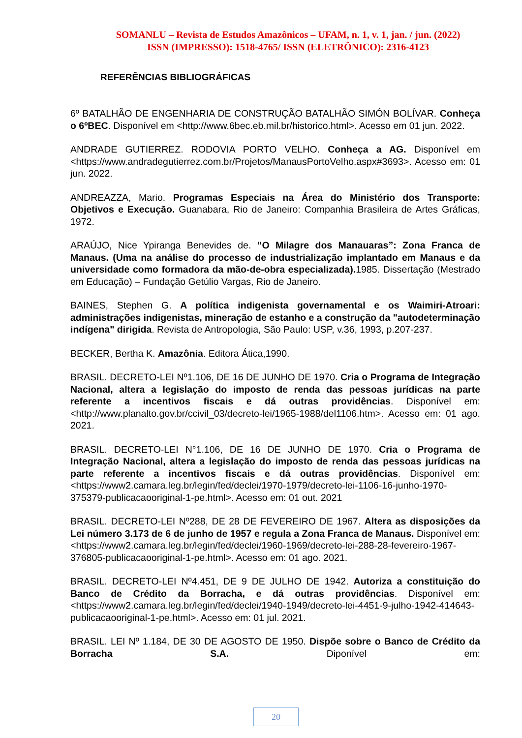SOMANLU – Revista de Estudos Amazônicos – UFAM, n. 1, v. 1, jan. / jun. (2022)
ISSN (IMPRESSO): 1518-4765/ ISSN (ELETRÔNICO): 2316-4123
REFERÊNCIAS BIBLIOGRÁFICAS
6º BATALHÃO DE ENGENHARIA DE CONSTRUÇÃO BATALHÃO SIMÓN BOLÍVAR. Conheça o 6ºBEC. Disponível em <http://www.6bec.eb.mil.br/historico.html>. Acesso em 01 jun. 2022.
ANDRADE GUTIERREZ. RODOVIA PORTO VELHO. Conheça a AG. Disponível em <https://www.andradegutierrez.com.br/Projetos/ManausPortoVelho.aspx#3693>. Acesso em: 01 jun. 2022.
ANDREAZZA, Mario. Programas Especiais na Área do Ministério dos Transporte: Objetivos e Execução. Guanabara, Rio de Janeiro: Companhia Brasileira de Artes Gráficas, 1972.
ARAÚJO, Nice Ypiranga Benevides de. “O Milagre dos Manauaras”: Zona Franca de Manaus. (Uma na análise do processo de industrialização implantado em Manaus e da universidade como formadora da mão-de-obra especializada). 1985. Dissertação (Mestrado em Educação) – Fundação Getúlio Vargas, Rio de Janeiro.
BAINES, Stephen G. A política indigenista governamental e os Waimiri-Atroari: administrações indigenistas, mineração de estanho e a construção da "autodeterminação indígena" dirigida. Revista de Antropologia, São Paulo: USP, v.36, 1993, p.207-237.
BECKER, Bertha K. Amazônia. Editora Ática,1990.
BRASIL. DECRETO-LEI Nº1.106, DE 16 DE JUNHO DE 1970. Cria o Programa de Integração Nacional, altera a legislação do imposto de renda das pessoas jurídicas na parte referente a incentivos fiscais e dá outras providências. Disponível em: <http://www.planalto.gov.br/ccivil_03/decreto-lei/1965-1988/del1106.htm>. Acesso em: 01 ago. 2021.
BRASIL. DECRETO-LEI N°1.106, DE 16 DE JUNHO DE 1970. Cria o Programa de Integração Nacional, altera a legislação do imposto de renda das pessoas jurídicas na parte referente a incentivos fiscais e dá outras providências. Disponível em:<https://www2.camara.leg.br/legin/fed/declei/1970-1979/decreto-lei-1106-16-junho-1970- 375379-publicacaooriginal-1-pe.html>. Acesso em: 01 out. 2021
BRASIL. DECRETO-LEI Nº288, DE 28 DE FEVEREIRO DE 1967. Altera as disposições da Lei número 3.173 de 6 de junho de 1957 e regula a Zona Franca de Manaus. Disponível em: <https://www2.camara.leg.br/legin/fed/declei/1960-1969/decreto-lei-288-28-fevereiro-1967- 376805-publicacaooriginal-1-pe.html>. Acesso em: 01 ago. 2021.
BRASIL. DECRETO-LEI Nº4.451, DE 9 DE JULHO DE 1942. Autoriza a constituição do Banco de Crédito da Borracha, e dá outras providências. Disponível em: <https://www2.camara.leg.br/legin/fed/declei/1940-1949/decreto-lei-4451-9-julho-1942-414643-publicacaooriginal-1-pe.html>. Acesso em: 01 jul. 2021.
BRASIL. LEI Nº 1.184, DE 30 DE AGOSTO DE 1950. Dispõe sobre o Banco de Crédito da Borracha S.A. Diponível em:
20